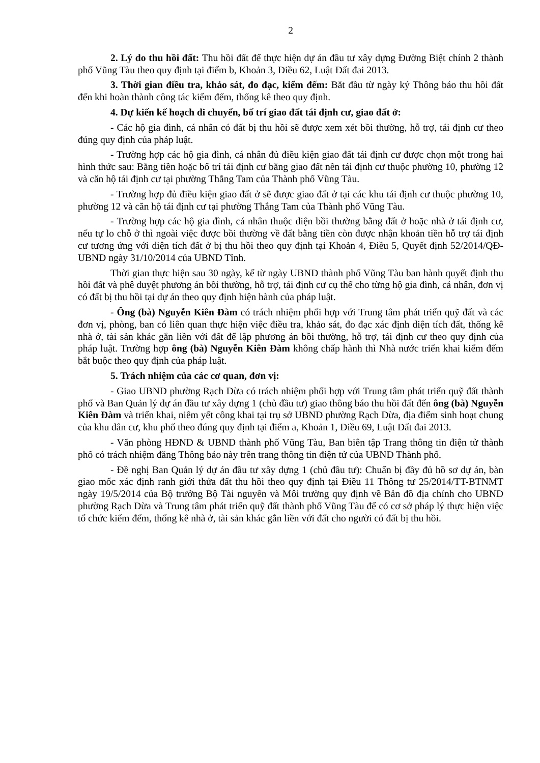2
2. Lý do thu hồi đất: Thu hồi đất để thực hiện dự án đầu tư xây dựng Đường Biệt chính 2 thành phố Vũng Tàu theo quy định tại điểm b, Khoản 3, Điều 62, Luật Đất đai 2013.
3. Thời gian điều tra, khảo sát, đo đạc, kiểm đếm: Bắt đầu từ ngày ký Thông báo thu hồi đất đến khi hoàn thành công tác kiểm đếm, thống kê theo quy định.
4. Dự kiến kế hoạch di chuyển, bố trí giao đất tái định cư, giao đất ở:
- Các hộ gia đình, cá nhân có đất bị thu hồi sẽ được xem xét bồi thường, hỗ trợ, tái định cư theo đúng quy định của pháp luật.
- Trường hợp các hộ gia đình, cá nhân đủ điều kiện giao đất tái định cư được chọn một trong hai hình thức sau: Bằng tiền hoặc bố trí tái định cư bằng giao đất nền tái định cư thuộc phường 10, phường 12 và căn hộ tái định cư tại phường Thắng Tam của Thành phố Vũng Tàu.
- Trường hợp đủ điều kiện giao đất ở sẽ được giao đất ở tại các khu tái định cư thuộc phường 10, phường 12 và căn hộ tái định cư tại phường Thắng Tam của Thành phố Vũng Tàu.
- Trường hợp các hộ gia đình, cá nhân thuộc diện bồi thường bằng đất ở hoặc nhà ở tái định cư, nếu tự lo chỗ ở thì ngoài việc được bồi thường về đất bằng tiền còn được nhận khoản tiền hỗ trợ tái định cư tương ứng với diện tích đất ở bị thu hồi theo quy định tại Khoản 4, Điều 5, Quyết định 52/2014/QĐ-UBND ngày 31/10/2014 của UBND Tỉnh.
Thời gian thực hiện sau 30 ngày, kể từ ngày UBND thành phố Vũng Tàu ban hành quyết định thu hồi đất và phê duyệt phương án bồi thường, hỗ trợ, tái định cư cụ thể cho từng hộ gia đình, cá nhân, đơn vị có đất bị thu hồi tại dự án theo quy định hiện hành của pháp luật.
- Ông (bà) Nguyễn Kiên Đàm có trách nhiệm phối hợp với Trung tâm phát triển quỹ đất và các đơn vị, phòng, ban có liên quan thực hiện việc điều tra, khảo sát, đo đạc xác định diện tích đất, thống kê nhà ở, tài sản khác gắn liền với đất để lập phương án bồi thường, hỗ trợ, tái định cư theo quy định của pháp luật. Trường hợp ông (bà) Nguyễn Kiên Đàm không chấp hành thì Nhà nước triển khai kiểm đếm bắt buộc theo quy định của pháp luật.
5. Trách nhiệm của các cơ quan, đơn vị:
- Giao UBND phường Rạch Dừa có trách nhiệm phối hợp với Trung tâm phát triển quỹ đất thành phố và Ban Quản lý dự án đầu tư xây dựng 1 (chủ đầu tư) giao thông báo thu hồi đất đến ông (bà) Nguyễn Kiên Đàm và triển khai, niêm yết công khai tại trụ sở UBND phường Rạch Dừa, địa điểm sinh hoạt chung của khu dân cư, khu phố theo đúng quy định tại điểm a, Khoản 1, Điều 69, Luật Đất đai 2013.
- Văn phòng HĐND & UBND thành phố Vũng Tàu, Ban biên tập Trang thông tin điện tử thành phố có trách nhiệm đăng Thông báo này trên trang thông tin điện tử của UBND Thành phố.
- Đề nghị Ban Quản lý dự án đầu tư xây dựng 1 (chủ đầu tư): Chuẩn bị đầy đủ hồ sơ dự án, bàn giao mốc xác định ranh giới thửa đất thu hồi theo quy định tại Điều 11 Thông tư 25/2014/TT-BTNMT ngày 19/5/2014 của Bộ trưởng Bộ Tài nguyên và Môi trường quy định về Bản đồ địa chính cho UBND phường Rạch Dừa và Trung tâm phát triển quỹ đất thành phố Vũng Tàu để có cơ sở pháp lý thực hiện việc tổ chức kiểm đếm, thống kê nhà ở, tài sản khác gắn liền với đất cho người có đất bị thu hồi.